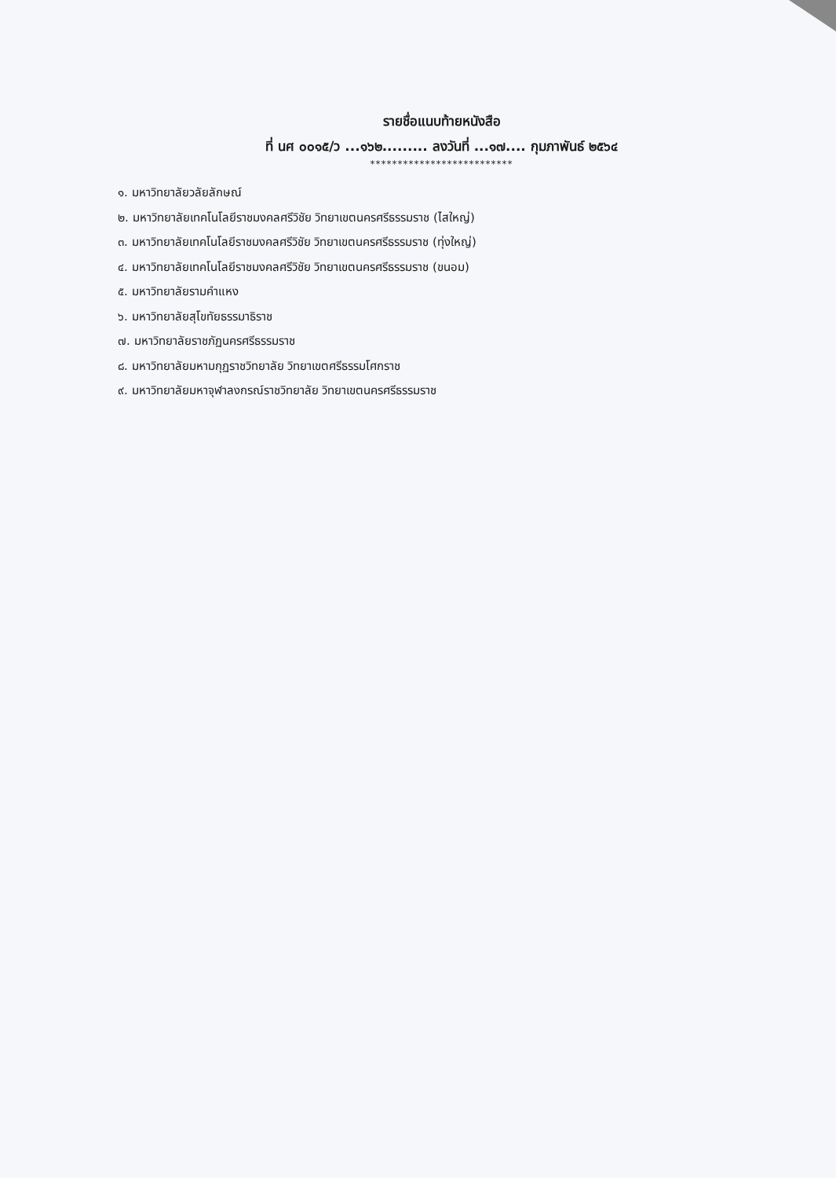รายชื่อแนบท้ายหนังสือ
ที่ นศ ๐๐๑๕/ว ...๑๖๒......... ลงวันที่ ...๑๗.... กุมภาพันธ์ ๒๕๖๔
**************************
๑. มหาวิทยาลัยวลัยลักษณ์
๒. มหาวิทยาลัยเทคโนโลยีราชมงคลศรีวิชัย วิทยาเขตนครศรีธรรมราช (ไสใหญ่)
๓. มหาวิทยาลัยเทคโนโลยีราชมงคลศรีวิชัย วิทยาเขตนครศรีธรรมราช (ทุ่งใหญ่)
๔. มหาวิทยาลัยเทคโนโลยีราชมงคลศรีวิชัย วิทยาเขตนครศรีธรรมราช (ขนอม)
๕. มหาวิทยาลัยรามคำแหง
๖. มหาวิทยาลัยสุโขทัยธรรมาธิราช
๗. มหาวิทยาลัยราชภัฏนครศรีธรรมราช
๘. มหาวิทยาลัยมหามกุฏราชวิทยาลัย วิทยาเขตศรีธรรมโศกราช
๙. มหาวิทยาลัยมหาจุฬาลงกรณ์ราชวิทยาลัย วิทยาเขตนครศรีธรรมราช